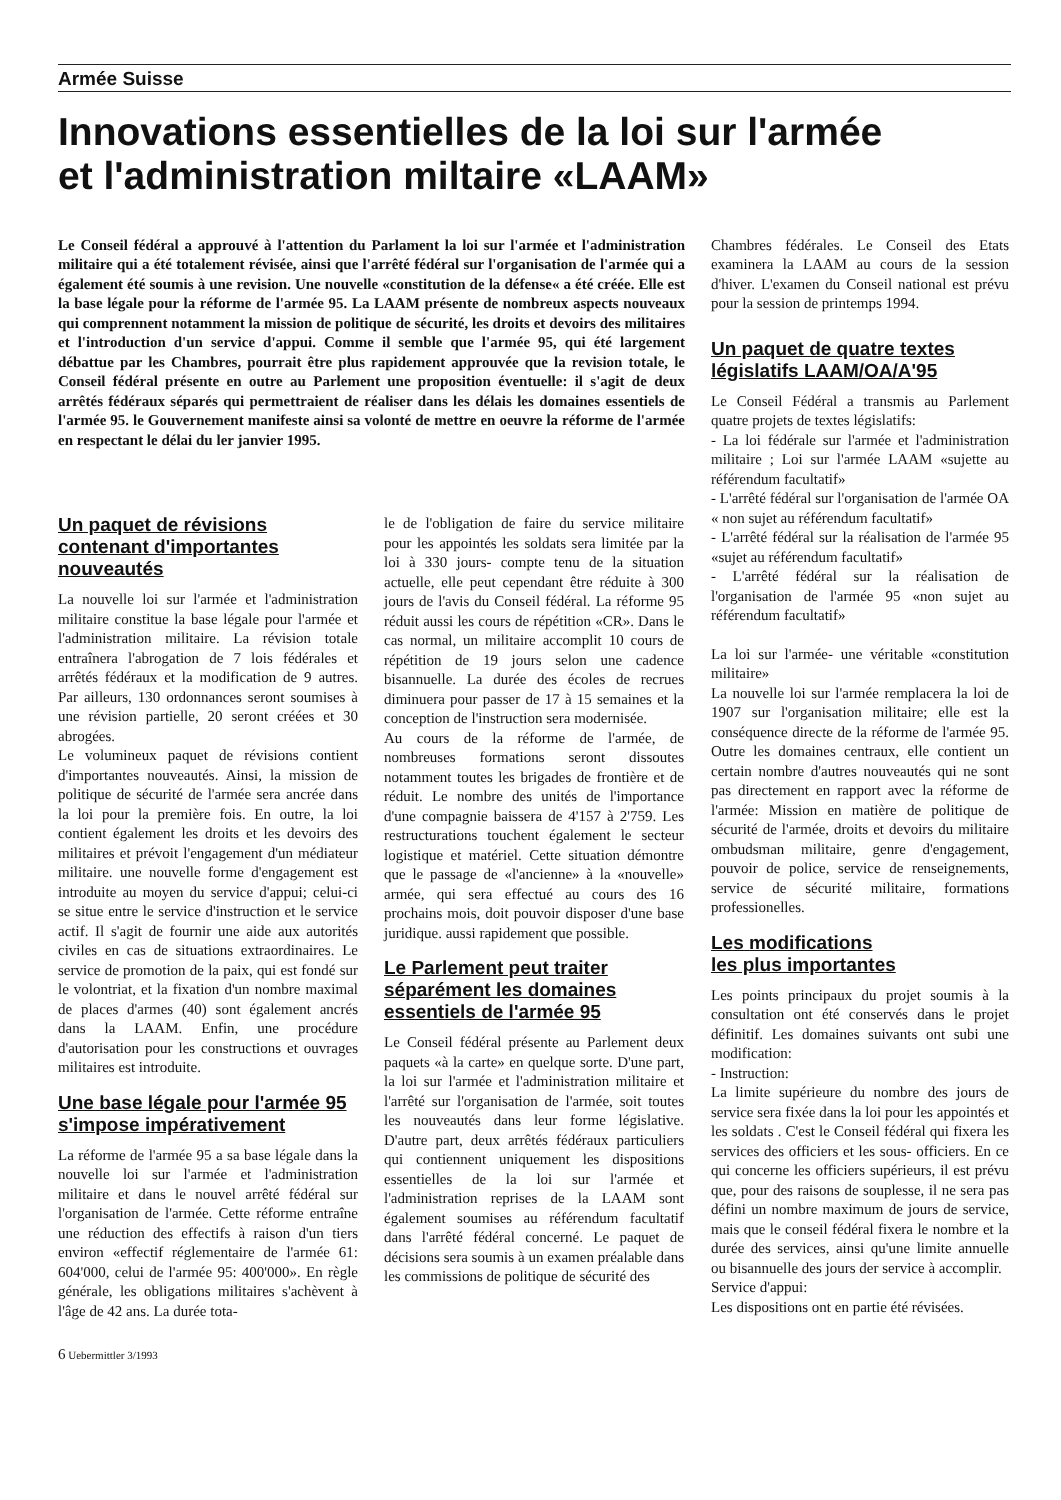Armée Suisse
Innovations essentielles de la loi sur l'armée
et l'administration miltaire «LAAM»
Le Conseil fédéral a approuvé à l'attention du Parlament la loi sur l'armée et l'administration militaire qui a été totalement révisée, ainsi que l'arrêté fédéral sur l'organisation de l'armée qui a également été soumis à une revision. Une nouvelle «constitution de la défense« a été créée. Elle est la base légale pour la réforme de l'armée 95. La LAAM présente de nombreux aspects nouveaux qui comprennent notamment la mission de politique de sécurité, les droits et devoirs des militaires et l'introduction d'un service d'appui. Comme il semble que l'armée 95, qui été largement débattue par les Chambres, pourrait être plus rapidement approuvée que la revision totale, le Conseil fédéral présente en outre au Parlement une proposition éventuelle: il s'agit de deux arrêtés fédéraux séparés qui permettraient de réaliser dans les délais les domaines essentiels de l'armée 95. le Gouvernement manifeste ainsi sa volonté de mettre en oeuvre la réforme de l'armée en respectant le délai du ler janvier 1995.
Un paquet de révisions contenant d'importantes nouveautés
La nouvelle loi sur l'armée et l'administration militaire constitue la base légale pour l'armée et l'administration militaire. La révision totale entraînera l'abrogation de 7 lois fédérales et arrêtés fédéraux et la modification de 9 autres. Par ailleurs, 130 ordonnances seront soumises à une révision partielle, 20 seront créées et 30 abrogées.
Le volumineux paquet de révisions contient d'importantes nouveautés. Ainsi, la mission de politique de sécurité de l'armée sera ancrée dans la loi pour la première fois. En outre, la loi contient également les droits et les devoirs des militaires et prévoit l'engagement d'un médiateur militaire. une nouvelle forme d'engagement est introduite au moyen du service d'appui; celui-ci se situe entre le service d'instruction et le service actif. Il s'agit de fournir une aide aux autorités civiles en cas de situations extraordinaires. Le service de promotion de la paix, qui est fondé sur le volontriat, et la fixation d'un nombre maximal de places d'armes (40) sont également ancrés dans la LAAM. Enfin, une procédure d'autorisation pour les constructions et ouvrages militaires est introduite.
Une base légale pour l'armée 95 s'impose impérativement
La réforme de l'armée 95 a sa base légale dans la nouvelle loi sur l'armée et l'administration militaire et dans le nouvel arrêté fédéral sur l'organisation de l'armée. Cette réforme entraîne une réduction des effectifs à raison d'un tiers environ «effectif réglementaire de l'armée 61: 604'000, celui de l'armée 95: 400'000». En règle générale, les obligations militaires s'achèvent à l'âge de 42 ans. La durée tota-
le de l'obligation de faire du service militaire pour les appointés les soldats sera limitée par la loi à 330 jours- compte tenu de la situation actuelle, elle peut cependant être réduite à 300 jours de l'avis du Conseil fédéral. La réforme 95 réduit aussi les cours de répétition «CR». Dans le cas normal, un militaire accomplit 10 cours de répétition de 19 jours selon une cadence bisannuelle. La durée des écoles de recrues diminuera pour passer de 17 à 15 semaines et la conception de l'instruction sera modernisée.
Au cours de la réforme de l'armée, de nombreuses formations seront dissoutes notamment toutes les brigades de frontière et de réduit. Le nombre des unités de l'importance d'une compagnie baissera de 4'157 à 2'759. Les restructurations touchent également le secteur logistique et matériel. Cette situation démontre que le passage de «l'ancienne» à la «nouvelle» armée, qui sera effectué au cours des 16 prochains mois, doit pouvoir disposer d'une base juridique. aussi rapidement que possible.
Le Parlement peut traiter séparément les domaines essentiels de l'armée 95
Le Conseil fédéral présente au Parlement deux paquets «à la carte» en quelque sorte. D'une part, la loi sur l'armée et l'administration militaire et l'arrêté sur l'organisation de l'armée, soit toutes les nouveautés dans leur forme législative. D'autre part, deux arrêtés fédéraux particuliers qui contiennent uniquement les dispositions essentielles de la loi sur l'armée et l'administration reprises de la LAAM sont également soumises au référendum facultatif dans l'arrêté fédéral concerné. Le paquet de décisions sera soumis à un examen préalable dans les commissions de politique de sécurité des
Chambres fédérales. Le Conseil des Etats examinera la LAAM au cours de la session d'hiver. L'examen du Conseil national est prévu pour la session de printemps 1994.
Un paquet de quatre textes législatifs LAAM/OA/A'95
Le Conseil Fédéral a transmis au Parlement quatre projets de textes législatifs:
- La loi fédérale sur l'armée et l'administration militaire ; Loi sur l'armée LAAM «sujette au référendum facultatif»
- L'arrêté fédéral sur l'organisation de l'armée OA « non sujet au référendum facultatif»
- L'arrêté fédéral sur la réalisation de l'armée 95 «sujet au référendum facultatif»
- L'arrêté fédéral sur la réalisation de l'organisation de l'armée 95 «non sujet au référendum facultatif»
La loi sur l'armée- une véritable «constitution militaire»
La nouvelle loi sur l'armée remplacera la loi de 1907 sur l'organisation militaire; elle est la conséquence directe de la réforme de l'armée 95. Outre les domaines centraux, elle contient un certain nombre d'autres nouveautés qui ne sont pas directement en rapport avec la réforme de l'armée: Mission en matière de politique de sécurité de l'armée, droits et devoirs du militaire ombudsman militaire, genre d'engagement, pouvoir de police, service de renseignements, service de sécurité militaire, formations professionelles.
Les modifications
les plus importantes
Les points principaux du projet soumis à la consultation ont été conservés dans le projet définitif. Les domaines suivants ont subi une modification:
- Instruction:
La limite supérieure du nombre des jours de service sera fixée dans la loi pour les appointés et les soldats . C'est le Conseil fédéral qui fixera les services des officiers et les sous- officiers. En ce qui concerne les officiers supérieurs, il est prévu que, pour des raisons de souplesse, il ne sera pas défini un nombre maximum de jours de service, mais que le conseil fédéral fixera le nombre et la durée des services, ainsi qu'une limite annuelle ou bisannuelle des jours der service à accomplir.
Service d'appui:
Les dispositions ont en partie été révisées.
6 Uebermittler 3/1993